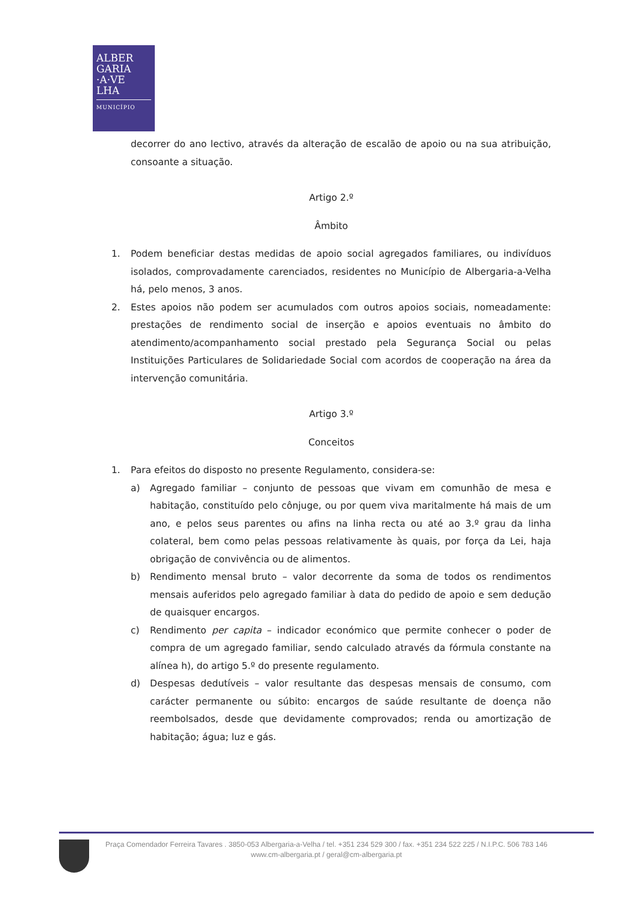ALBER
GARIA
·A·VE
LHA
MUNICÍPIO
decorrer do ano lectivo, através da alteração de escalão de apoio ou na sua atribuição, consoante a situação.
Artigo 2.º
Âmbito
1. Podem beneficiar destas medidas de apoio social agregados familiares, ou indivíduos isolados, comprovadamente carenciados, residentes no Município de Albergaria-a-Velha há, pelo menos, 3 anos.
2. Estes apoios não podem ser acumulados com outros apoios sociais, nomeadamente: prestações de rendimento social de inserção e apoios eventuais no âmbito do atendimento/acompanhamento social prestado pela Segurança Social ou pelas Instituições Particulares de Solidariedade Social com acordos de cooperação na área da intervenção comunitária.
Artigo 3.º
Conceitos
1. Para efeitos do disposto no presente Regulamento, considera-se:
a) Agregado familiar – conjunto de pessoas que vivam em comunhão de mesa e habitação, constituído pelo cônjuge, ou por quem viva maritalmente há mais de um ano, e pelos seus parentes ou afins na linha recta ou até ao 3.º grau da linha colateral, bem como pelas pessoas relativamente às quais, por força da Lei, haja obrigação de convivência ou de alimentos.
b) Rendimento mensal bruto – valor decorrente da soma de todos os rendimentos mensais auferidos pelo agregado familiar à data do pedido de apoio e sem dedução de quaisquer encargos.
c) Rendimento per capita – indicador económico que permite conhecer o poder de compra de um agregado familiar, sendo calculado através da fórmula constante na alínea h), do artigo 5.º do presente regulamento.
d) Despesas dedutíveis – valor resultante das despesas mensais de consumo, com carácter permanente ou súbito: encargos de saúde resultante de doença não reembolsados, desde que devidamente comprovados; renda ou amortização de habitação; água; luz e gás.
Praça Comendador Ferreira Tavares . 3850-053 Albergaria-a-Velha / tel. +351 234 529 300 / fax. +351 234 522 225 / N.I.P.C. 506 783 146
www.cm-albergaria.pt / geral@cm-albergaria.pt